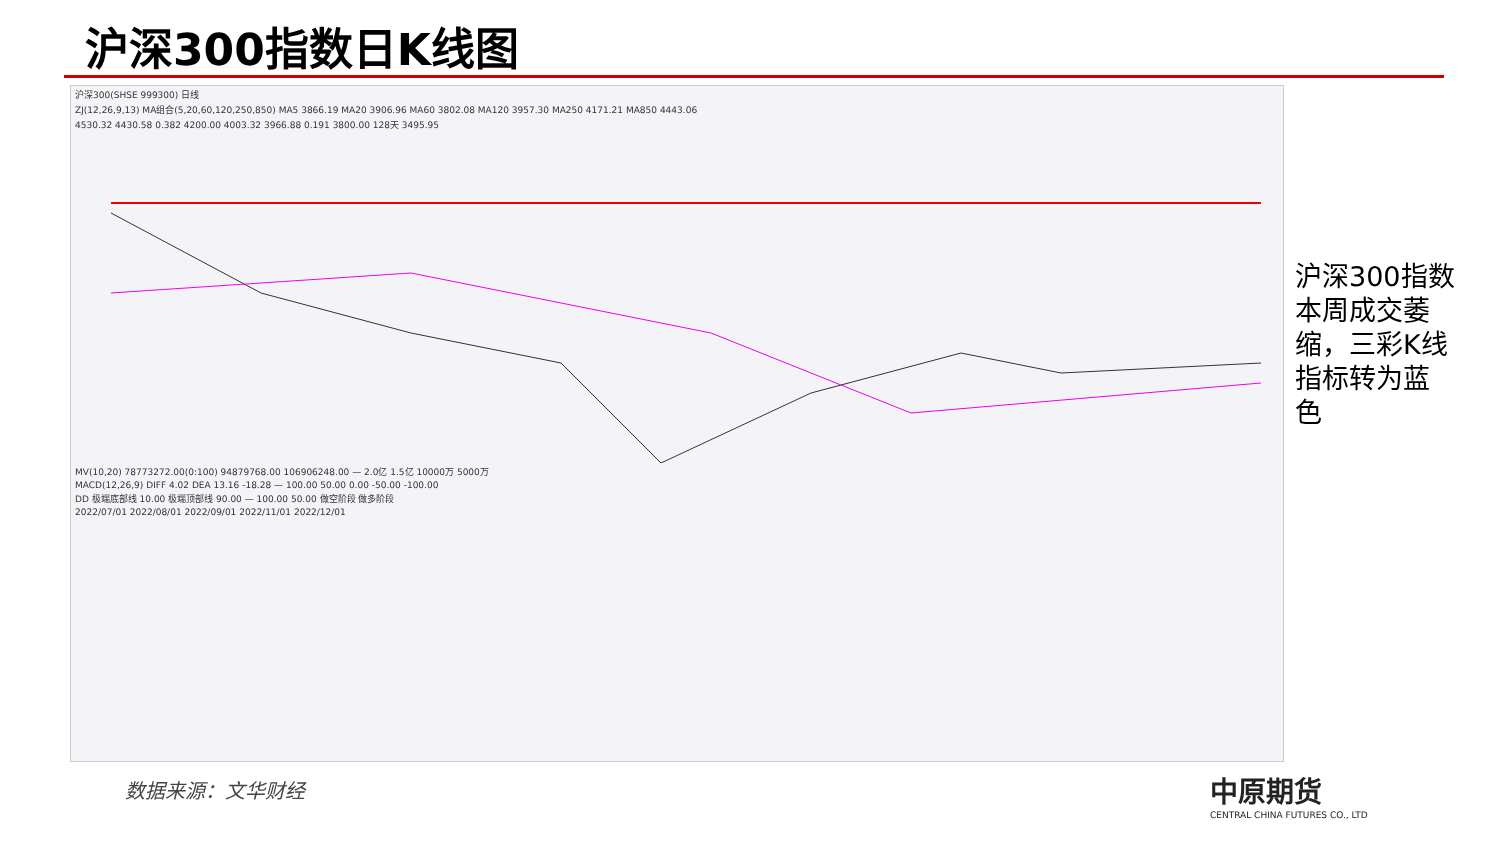沪深300指数日K线图
沪深300(SHSE 999300) 日线
ZJ(12,26,9,13) MA组合(5,20,60,120,250,850) MA5 3866.19 MA20 3906.96 MA60 3802.08 MA120 3957.30 MA250 4171.21 MA850 4443.06
4530.32 4430.58 0.382 4200.00 4003.32 3966.88 0.191 3800.00 128天 3495.95
MV(10,20) 78773272.00(0:100) 94879768.00 106906248.00 — 2.0亿 1.5亿 10000万 5000万
MACD(12,26,9) DIFF 4.02 DEA 13.16 -18.28 — 100.00 50.00 0.00 -50.00 -100.00
DD 极端底部线 10.00 极端顶部线 90.00 — 100.00 50.00 做空阶段 做多阶段
2022/07/01 2022/08/01 2022/09/01 2022/11/01 2022/12/01
沪深300指数本周成交萎缩，三彩K线指标转为蓝色
数据来源：文华财经
中原期货
CENTRAL CHINA FUTURES CO., LTD